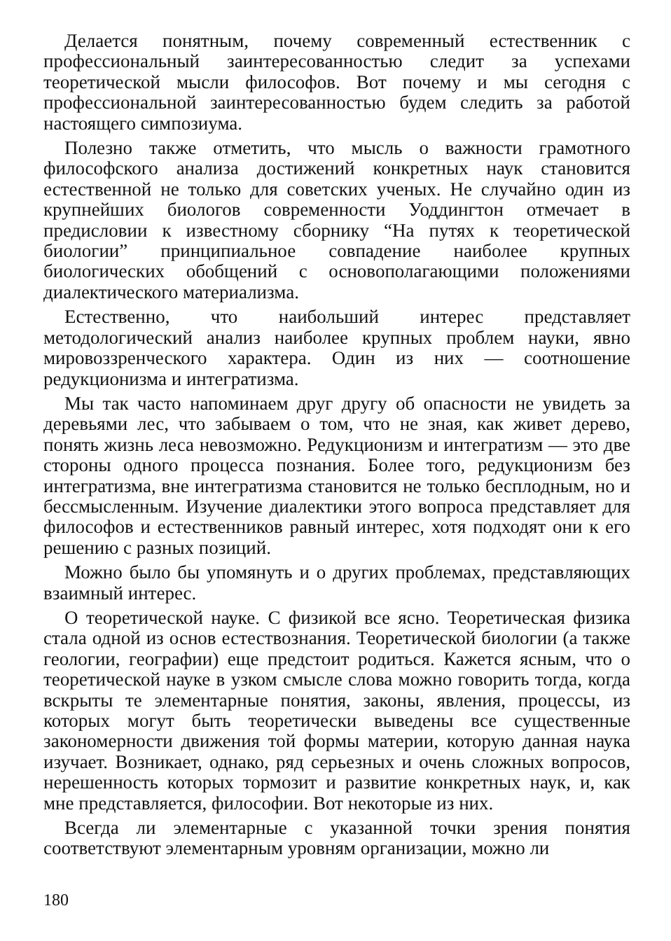Делается понятным, почему современный естественник с профессиональный заинтересованностью следит за успехами теоретической мысли философов. Вот почему и мы сегодня с профессиональной заинтересованностью будем следить за работой настоящего симпозиума.
Полезно также отметить, что мысль о важности грамотного философского анализа достижений конкретных наук становится естественной не только для советских ученых. Не случайно один из крупнейших биологов современности Уоддингтон отмечает в предисловии к известному сборнику “На путях к теоретической биологии” принципиальное совпадение наиболее крупных биологических обобщений с основополагающими положениями диалектического материализма.
Естественно, что наибольший интерес представляет методологический анализ наиболее крупных проблем науки, явно мировоззренческого характера. Один из них — соотношение редукционизма и интегратизма.
Мы так часто напоминаем друг другу об опасности не увидеть за деревьями лес, что забываем о том, что не зная, как живет дерево, понять жизнь леса невозможно. Редукционизм и интегратизм — это две стороны одного процесса познания. Более того, редукционизм без интегратизма, вне интегратизма становится не только бесплодным, но и бессмысленным. Изучение диалектики этого вопроса представляет для философов и естественников равный интерес, хотя подходят они к его решению с разных позиций.
Можно было бы упомянуть и о других проблемах, представляющих взаимный интерес.
О теоретической науке. С физикой все ясно. Теоретическая физика стала одной из основ естествознания. Теоретической биологии (а также геологии, географии) еще предстоит родиться. Кажется ясным, что о теоретической науке в узком смысле слова можно говорить тогда, когда вскрыты те элементарные понятия, законы, явления, процессы, из которых могут быть теоретически выведены все существенные закономерности движения той формы материи, которую данная наука изучает. Возникает, однако, ряд серьезных и очень сложных вопросов, нерешенность которых тормозит и развитие конкретных наук, и, как мне представляется, философии. Вот некоторые из них.
Всегда ли элементарные с указанной точки зрения понятия соответствуют элементарным уровням организации, можно ли
180